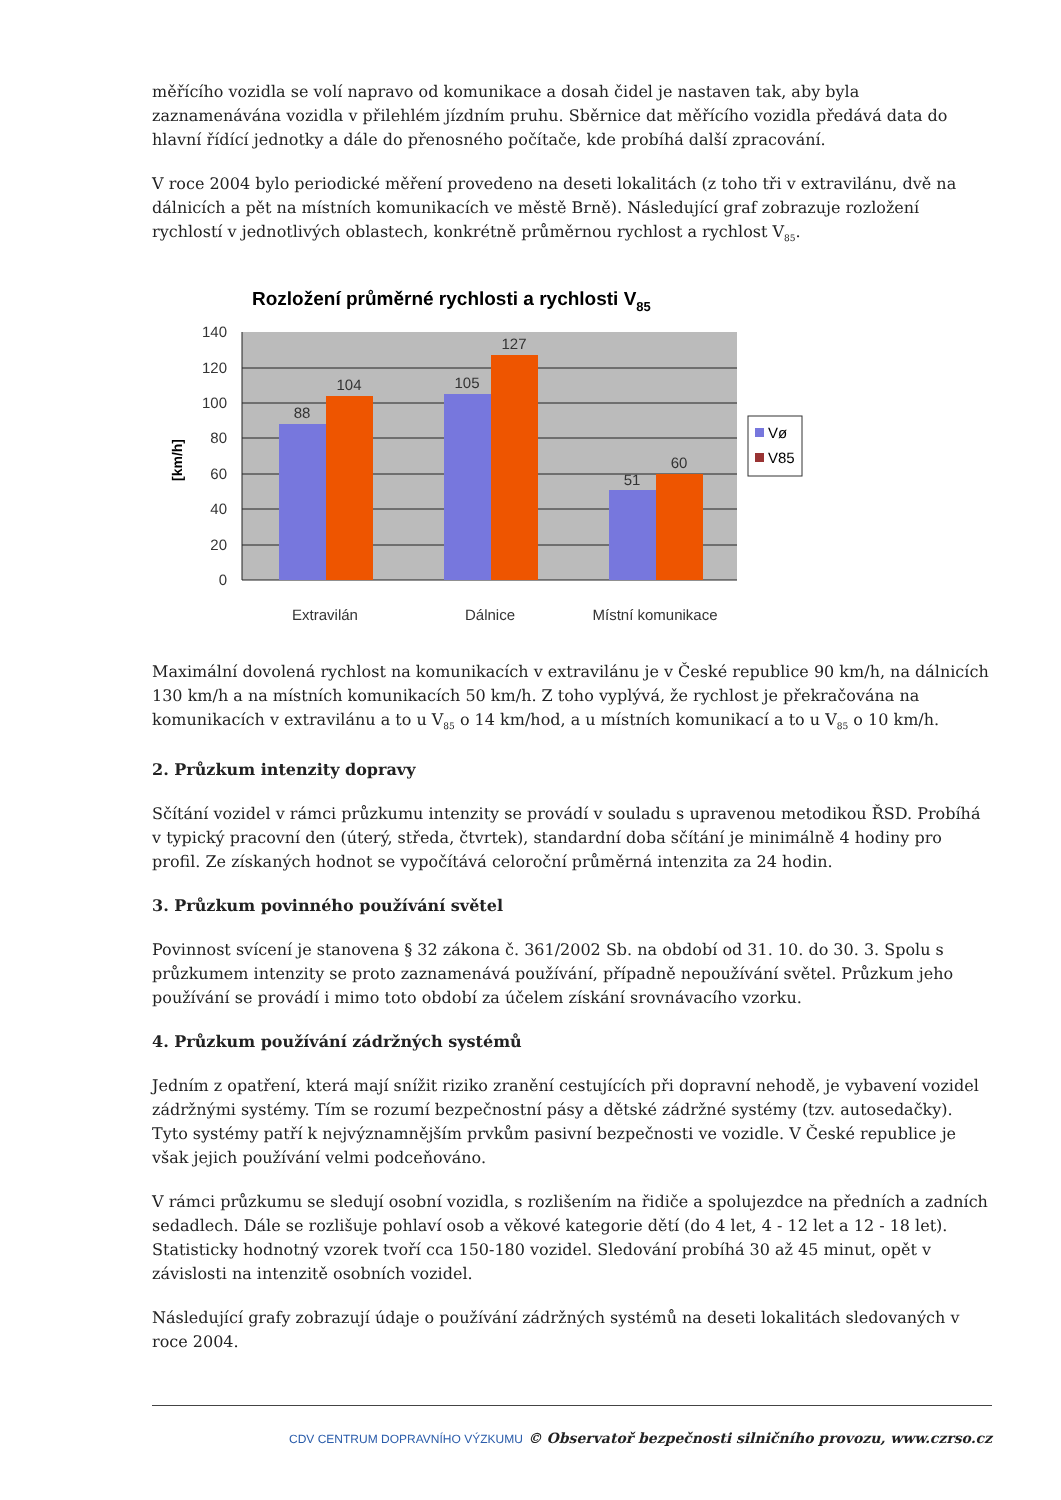měřícího vozidla se volí napravo od komunikace a dosah čidel je nastaven tak, aby byla zaznamenávána vozidla v přilehlém jízdním pruhu. Sběrnice dat měřícího vozidla předává data do hlavní řídící jednotky a dále do přenosného počítače, kde probíhá další zpracování.
V roce 2004 bylo periodické měření provedeno na deseti lokalitách (z toho tři v extravilánu, dvě na dálnicích a pět na místních komunikacích ve městě Brně). Následující graf zobrazuje rozložení rychlostí v jednotlivých oblastech, konkrétně průměrnou rychlost a rychlost V<sub>85</sub>.
Rozložení průměrné rychlosti a rychlosti V85
140
120
100
80
60
40
20
0
[km/h]
88
104
105
127
51
60
Extravilán
Dálnice
Místní komunikace
Vø
V85
Maximální dovolená rychlost na komunikacích v extravilánu je v České republice 90 km/h, na dálnicích 130 km/h a na místních komunikacích 50 km/h. Z toho vyplývá, že rychlost je překračována na komunikacích v extravilánu a to u V<sub>85</sub> o 14 km/hod, a u místních komunikací a to u V<sub>85</sub> o 10 km/h.
2. Průzkum intenzity dopravy
Sčítání vozidel v rámci průzkumu intenzity se provádí v souladu s upravenou metodikou ŘSD. Probíhá v typický pracovní den (úterý, středa, čtvrtek), standardní doba sčítání je minimálně 4 hodiny pro profil. Ze získaných hodnot se vypočítává celoroční průměrná intenzita za 24 hodin.
3. Průzkum povinného používání světel
Povinnost svícení je stanovena § 32 zákona č. 361/2002 Sb. na období od 31. 10. do 30. 3. Spolu s průzkumem intenzity se proto zaznamenává používání, případně nepoužívání světel. Průzkum jeho používání se provádí i mimo toto období za účelem získání srovnávacího vzorku.
4. Průzkum používání zádržných systémů
Jedním z opatření, která mají snížit riziko zranění cestujících při dopravní nehodě, je vybavení vozidel zádržnými systémy. Tím se rozumí bezpečnostní pásy a dětské zádržné systémy (tzv. autosedačky). Tyto systémy patří k nejvýznamnějším prvkům pasivní bezpečnosti ve vozidle. V České republice je však jejich používání velmi podceňováno.
V rámci průzkumu se sledují osobní vozidla, s rozlišením na řidiče a spolujezdce na předních a zadních sedadlech. Dále se rozlišuje pohlaví osob a věkové kategorie dětí (do 4 let, 4 - 12 let a 12 - 18 let). Statisticky hodnotný vzorek tvoří cca 150-180 vozidel. Sledování probíhá 30 až 45 minut, opět v závislosti na intenzitě osobních vozidel.
Následující grafy zobrazují údaje o používání zádržných systémů na deseti lokalitách sledovaných v roce 2004.
CDV CENTRUM DOPRAVNÍHO VÝZKUMU © Observatoř bezpečnosti silničního provozu, www.czrso.cz